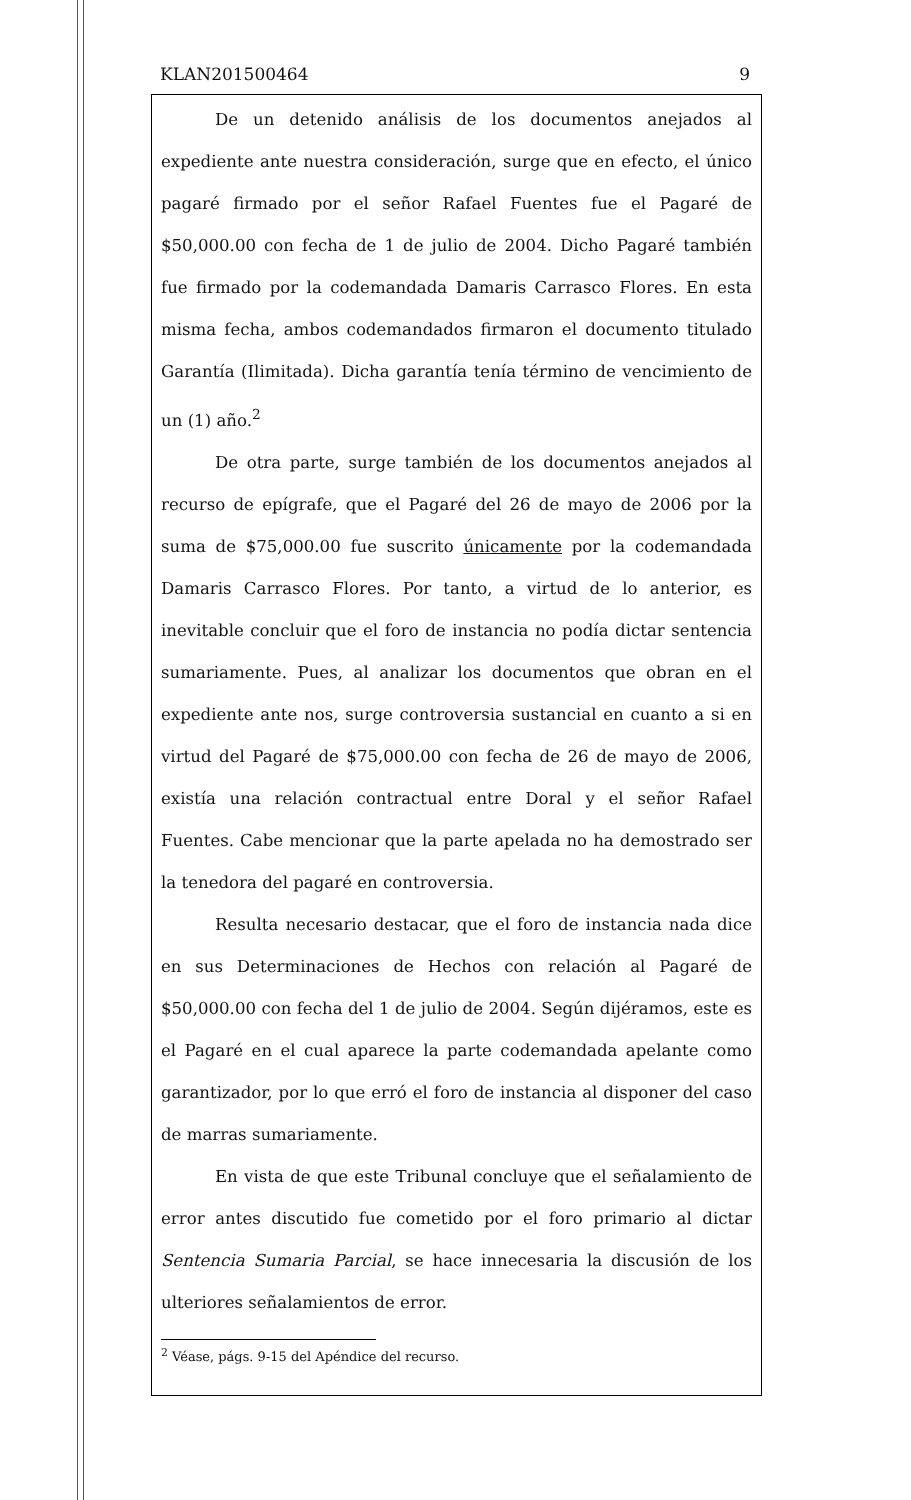KLAN201500464 9
De un detenido análisis de los documentos anejados al expediente ante nuestra consideración, surge que en efecto, el único pagaré firmado por el señor Rafael Fuentes fue el Pagaré de $50,000.00 con fecha de 1 de julio de 2004. Dicho Pagaré también fue firmado por la codemandada Damaris Carrasco Flores. En esta misma fecha, ambos codemandados firmaron el documento titulado Garantía (Ilimitada). Dicha garantía tenía término de vencimiento de un (1) año.<sup>2</sup>
De otra parte, surge también de los documentos anejados al recurso de epígrafe, que el Pagaré del 26 de mayo de 2006 por la suma de $75,000.00 fue suscrito únicamente por la codemandada Damaris Carrasco Flores. Por tanto, a virtud de lo anterior, es inevitable concluir que el foro de instancia no podía dictar sentencia sumariamente. Pues, al analizar los documentos que obran en el expediente ante nos, surge controversia sustancial en cuanto a si en virtud del Pagaré de $75,000.00 con fecha de 26 de mayo de 2006, existía una relación contractual entre Doral y el señor Rafael Fuentes. Cabe mencionar que la parte apelada no ha demostrado ser la tenedora del pagaré en controversia.
Resulta necesario destacar, que el foro de instancia nada dice en sus Determinaciones de Hechos con relación al Pagaré de $50,000.00 con fecha del 1 de julio de 2004. Según dijéramos, este es el Pagaré en el cual aparece la parte codemandada apelante como garantizador, por lo que erró el foro de instancia al disponer del caso de marras sumariamente.
En vista de que este Tribunal concluye que el señalamiento de error antes discutido fue cometido por el foro primario al dictar Sentencia Sumaria Parcial, se hace innecesaria la discusión de los ulteriores señalamientos de error.
<sup>2</sup> Véase, págs. 9-15 del Apéndice del recurso.